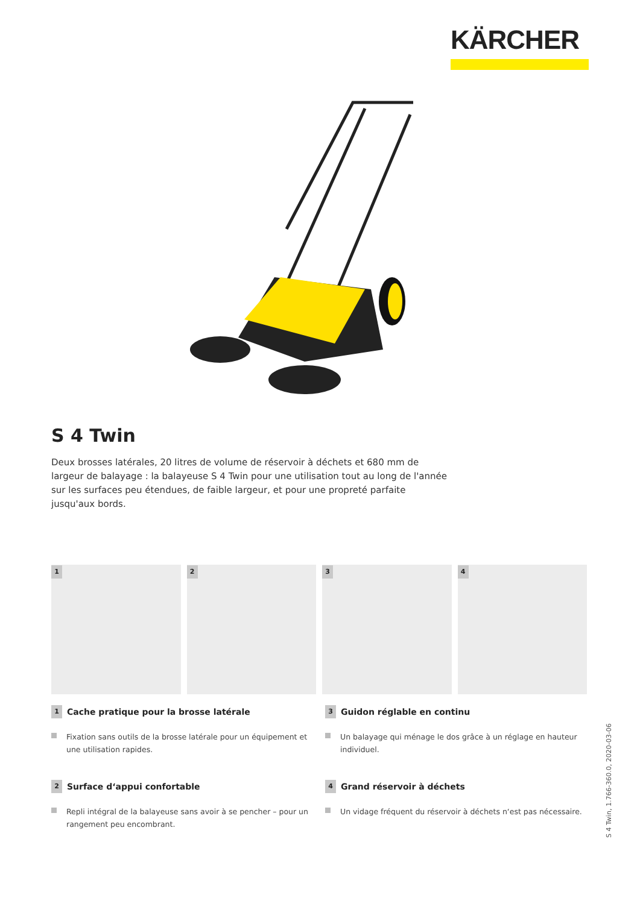KÄRCHER
S 4 Twin
Deux brosses latérales, 20 litres de volume de réservoir à déchets et 680 mm de largeur de balayage : la balayeuse S 4 Twin pour une utilisation tout au long de l'année sur les surfaces peu étendues, de faible largeur, et pour une propreté parfaite jusqu'aux bords.
1 2 3 4
1 Cache pratique pour la brosse latérale
Fixation sans outils de la brosse latérale pour un équipement et une utilisation rapides.
3 Guidon réglable en continu
Un balayage qui ménage le dos grâce à un réglage en hauteur individuel.
2 Surface d‘appui confortable
Repli intégral de la balayeuse sans avoir à se pencher – pour un rangement peu encombrant.
4 Grand réservoir à déchets
Un vidage fréquent du réservoir à déchets n‘est pas nécessaire.
S 4 Twin, 1.766-360.0, 2020-03-06